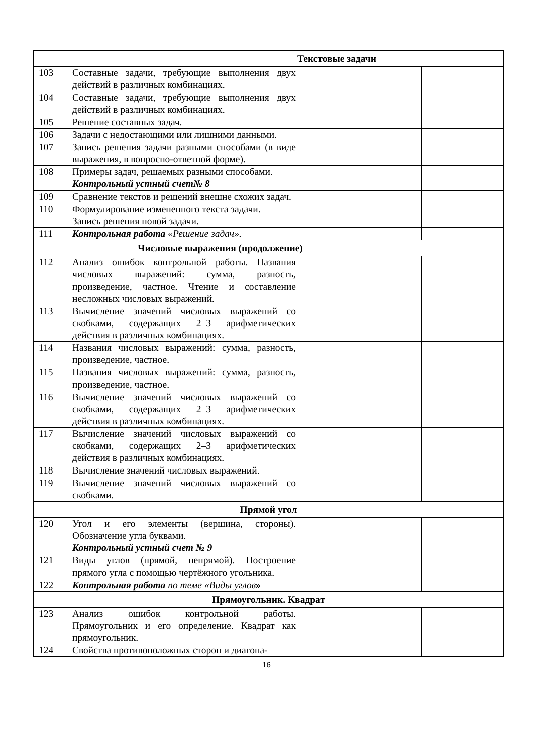| Текстовые задачи | | | | |
| 103 | Составные задачи, требующие выполнения двух действий в различных комбинациях. | | | |
| 104 | Составные задачи, требующие выполнения двух действий в различных комбинациях. | | | |
| 105 | Решение составных задач. | | | |
| 106 | Задачи с недостающими или лишними данными. | | | |
| 107 | Запись решения задачи разными способами (в виде выражения, в вопросно-ответной форме). | | | |
| 108 | Примеры задач, решаемых разными способами. Контрольный устный счет№ 8 | | | |
| 109 | Сравнение текстов и решений внешне схожих задач. | | | |
| 110 | Формулирование измененного текста задачи. Запись решения новой задачи. | | | |
| 111 | Контрольная работа «Решение задач». | | | |
| Числовые выражения (продолжение) | | | | |
| 112 | Анализ ошибок контрольной работы. Названия числовых выражений: сумма, разность, произведение, частное. Чтение и составление несложных числовых выражений. | | | |
| 113 | Вычисление значений числовых выражений со скобками, содержащих 2–3 арифметических действия в различных комбинациях. | | | |
| 114 | Названия числовых выражений: сумма, разность, произведение, частное. | | | |
| 115 | Названия числовых выражений: сумма, разность, произведение, частное. | | | |
| 116 | Вычисление значений числовых выражений со скобками, содержащих 2–3 арифметических действия в различных комбинациях. | | | |
| 117 | Вычисление значений числовых выражений со скобками, содержащих 2–3 арифметических действия в различных комбинациях. | | | |
| 118 | Вычисление значений числовых выражений. | | | |
| 119 | Вычисление значений числовых выражений со скобками. | | | |
| Прямой угол | | | | |
| 120 | Угол и его элементы (вершина, стороны). Обозначение угла буквами. Контрольный устный счет № 9 | | | |
| 121 | Виды углов (прямой, непрямой). Построение прямого угла с помощью чертёжного угольника. | | | |
| 122 | Контрольная работа по теме «Виды углов » | | | |
| Прямоугольник. Квадрат | | | | |
| 123 | Анализ ошибок контрольной работы. Прямоугольник и его определение. Квадрат как прямоугольник. | | | |
| 124 | Свойства противоположных сторон и диагона- | | | |
16